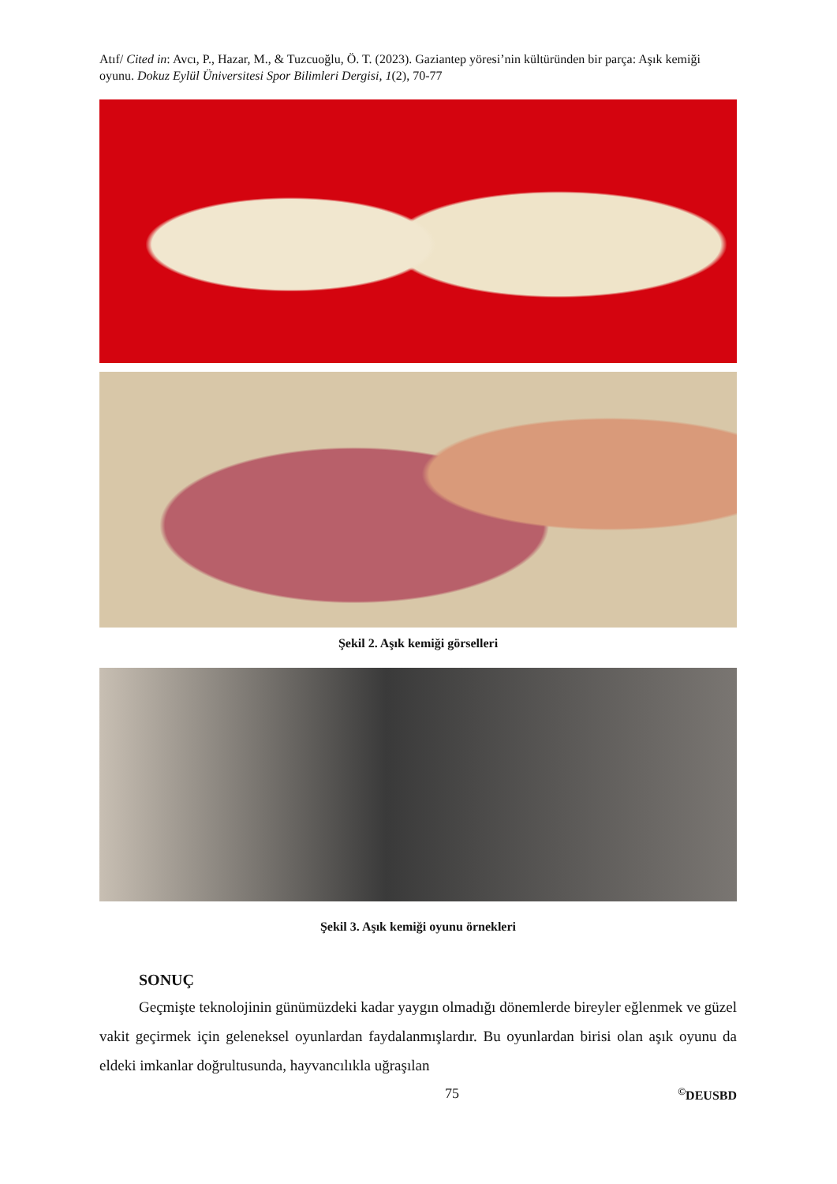Atıf/ Cited in: Avcı, P., Hazar, M., & Tuzcuoğlu, Ö. T. (2023). Gaziantep yöresi’nin kültüründen bir parça: Aşık kemiği oyunu. Dokuz Eylül Üniversitesi Spor Bilimleri Dergisi, 1(2), 70-77
Şekil 2. Aşık kemiği görselleri
Şekil 3. Aşık kemiği oyunu örnekleri
SONUÇ
Geçmişte teknolojinin günümüzdeki kadar yaygın olmadığı dönemlerde bireyler eğlenmek ve güzel vakit geçirmek için geleneksel oyunlardan faydalanmışlardır. Bu oyunlardan birisi olan aşık oyunu da eldeki imkanlar doğrultusunda, hayvancılıkla uğraşılan
75<sup>©</sup>DEUSBD